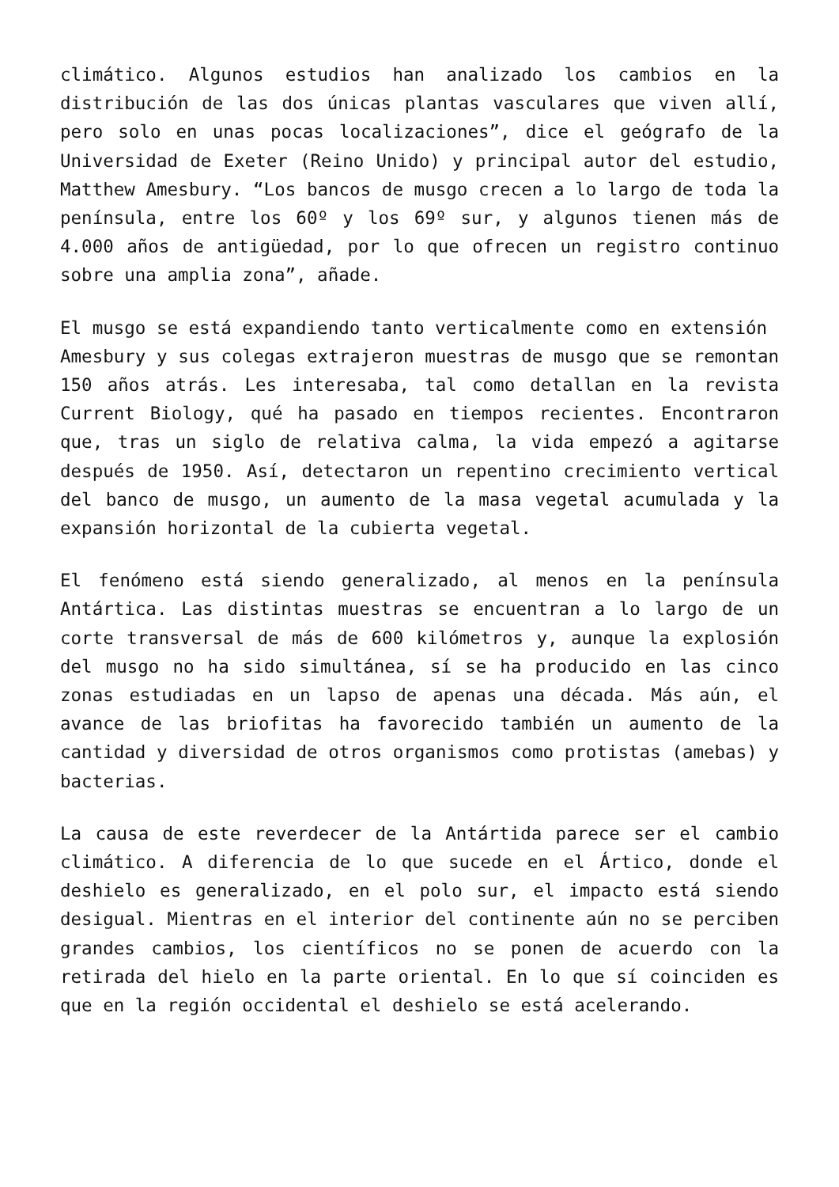climático. Algunos estudios han analizado los cambios en la distribución de las dos únicas plantas vasculares que viven allí, pero solo en unas pocas localizaciones”, dice el geógrafo de la Universidad de Exeter (Reino Unido) y principal autor del estudio, Matthew Amesbury. “Los bancos de musgo crecen a lo largo de toda la península, entre los 60º y los 69º sur, y algunos tienen más de 4.000 años de antigüedad, por lo que ofrecen un registro continuo sobre una amplia zona”, añade.
El musgo se está expandiendo tanto verticalmente como en extensión
Amesbury y sus colegas extrajeron muestras de musgo que se remontan 150 años atrás. Les interesaba, tal como detallan en la revista Current Biology, qué ha pasado en tiempos recientes. Encontraron que, tras un siglo de relativa calma, la vida empezó a agitarse después de 1950. Así, detectaron un repentino crecimiento vertical del banco de musgo, un aumento de la masa vegetal acumulada y la expansión horizontal de la cubierta vegetal.
El fenómeno está siendo generalizado, al menos en la península Antártica. Las distintas muestras se encuentran a lo largo de un corte transversal de más de 600 kilómetros y, aunque la explosión del musgo no ha sido simultánea, sí se ha producido en las cinco zonas estudiadas en un lapso de apenas una década. Más aún, el avance de las briofitas ha favorecido también un aumento de la cantidad y diversidad de otros organismos como protistas (amebas) y bacterias.
La causa de este reverdecer de la Antártida parece ser el cambio climático. A diferencia de lo que sucede en el Ártico, donde el deshielo es generalizado, en el polo sur, el impacto está siendo desigual. Mientras en el interior del continente aún no se perciben grandes cambios, los científicos no se ponen de acuerdo con la retirada del hielo en la parte oriental. En lo que sí coinciden es que en la región occidental el deshielo se está acelerando.